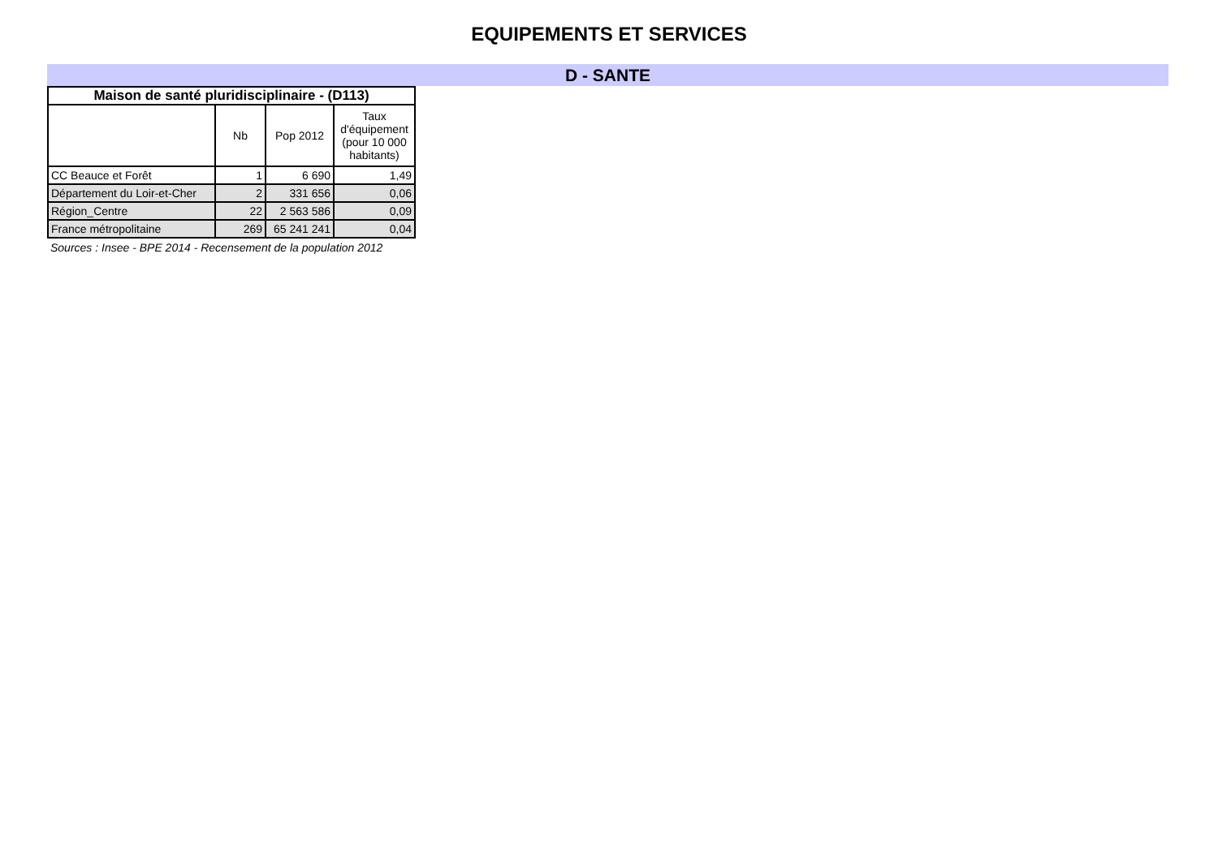EQUIPEMENTS ET SERVICES
D - SANTE
| Maison de santé pluridisciplinaire - (D113) | | | |
| --- | --- | --- | --- |
| | Nb | Pop 2012 | Taux d'équipement (pour 10 000 habitants) |
| CC Beauce et Forêt | 1 | 6 690 | 1,49 |
| Département du Loir-et-Cher | 2 | 331 656 | 0,06 |
| Région_Centre | 22 | 2 563 586 | 0,09 |
| France métropolitaine | 269 | 65 241 241 | 0,04 |
Sources : Insee - BPE 2014 - Recensement de la population 2012